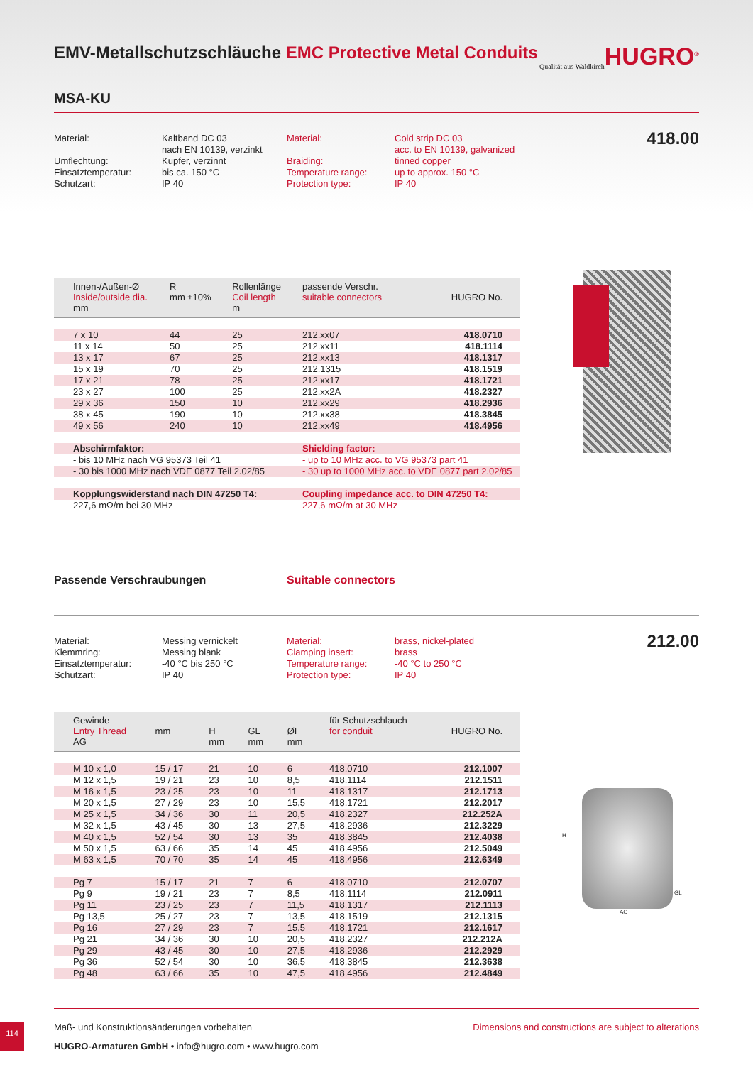114
EMV-Metallschutzschläuche EMC Protective Metal Conduits HUGRO<sup>®</sup>
Qualität aus Waldkirch
MSA-KU
Material:
Umflechtung:
Einsatztemperatur:
Schutzart:
Kaltband DC 03
nach EN 10139, verzinkt
Kupfer, verzinnt
bis ca. 150 °C
IP 40
Material:
Braiding:
Temperature range:
Protection type:
Cold strip DC 03
acc. to EN 10139, galvanized
tinned copper
up to approx. 150 °C
IP 40
418.00
| Innen-/Außen-Ø Inside/outside dia. mm | R mm ±10% | Rollenlänge Coil length m | passende Verschr. suitable connectors | HUGRO No. |
| --- | --- | --- | --- | --- |
| 7 x 10 | 44 | 25 | 212.xx07 | 418.0710 |
| 11 x 14 | 50 | 25 | 212.xx11 | 418.1114 |
| 13 x 17 | 67 | 25 | 212.xx13 | 418.1317 |
| 15 x 19 | 70 | 25 | 212.1315 | 418.1519 |
| 17 x 21 | 78 | 25 | 212.xx17 | 418.1721 |
| 23 x 27 | 100 | 25 | 212.xx2A | 418.2327 |
| 29 x 36 | 150 | 10 | 212.xx29 | 418.2936 |
| 38 x 45 | 190 | 10 | 212.xx38 | 418.3845 |
| 49 x 56 | 240 | 10 | 212.xx49 | 418.4956 |
| Abschirmfaktor: | | | Shielding factor: | |
| - bis 10 MHz nach VG 95373 Teil 41 | | | - up to 10 MHz acc. to VG 95373 part 41 | |
| - 30 bis 1000 MHz nach VDE 0877 Teil 2.02/85 | | | - 30 up to 1000 MHz acc. to VDE 0877 part 2.02/85 | |
| Kopplungswiderstand nach DIN 47250 T4: | | | Coupling impedance acc. to DIN 47250 T4: | |
| 227,6 mΩ/m bei 30 MHz | | | 227,6 mΩ/m at 30 MHz | |
Passende Verschraubungen Suitable connectors
Material:
Klemmring:
Einsatztemperatur:
Schutzart:
Messing vernickelt
Messing blank
-40 °C bis 250 °C
IP 40
Material:
Clamping insert:
Temperature range:
Protection type:
brass, nickel-plated
brass
-40 °C to 250 °C
IP 40
212.00
| Gewinde Entry Thread AG | mm | H mm | GL mm | ØI mm | für Schutzschlauch for conduit | HUGRO No. |
| --- | --- | --- | --- | --- | --- | --- |
| M 10 x 1,0 | 15 / 17 | 21 | 10 | 6 | 418.0710 | 212.1007 |
| M 12 x 1,5 | 19 / 21 | 23 | 10 | 8,5 | 418.1114 | 212.1511 |
| M 16 x 1,5 | 23 / 25 | 23 | 10 | 11 | 418.1317 | 212.1713 |
| M 20 x 1,5 | 27 / 29 | 23 | 10 | 15,5 | 418.1721 | 212.2017 |
| M 25 x 1,5 | 34 / 36 | 30 | 11 | 20,5 | 418.2327 | 212.252A |
| M 32 x 1,5 | 43 / 45 | 30 | 13 | 27,5 | 418.2936 | 212.3229 |
| M 40 x 1,5 | 52 / 54 | 30 | 13 | 35 | 418.3845 | 212.4038 |
| M 50 x 1,5 | 63 / 66 | 35 | 14 | 45 | 418.4956 | 212.5049 |
| M 63 x 1,5 | 70 / 70 | 35 | 14 | 45 | 418.4956 | 212.6349 |
| Pg 7 | 15 / 17 | 21 | 7 | 6 | 418.0710 | 212.0707 |
| Pg 9 | 19 / 21 | 23 | 7 | 8,5 | 418.1114 | 212.0911 |
| Pg 11 | 23 / 25 | 23 | 7 | 11,5 | 418.1317 | 212.1113 |
| Pg 13,5 | 25 / 27 | 23 | 7 | 13,5 | 418.1519 | 212.1315 |
| Pg 16 | 27 / 29 | 23 | 7 | 15,5 | 418.1721 | 212.1617 |
| Pg 21 | 34 / 36 | 30 | 10 | 20,5 | 418.2327 | 212.212A |
| Pg 29 | 43 / 45 | 30 | 10 | 27,5 | 418.2936 | 212.2929 |
| Pg 36 | 52 / 54 | 30 | 10 | 36,5 | 418.3845 | 212.3638 |
| Pg 48 | 63 / 66 | 35 | 10 | 47,5 | 418.4956 | 212.4849 |
H
GL
AG
Maß- und Konstruktionsänderungen vorbehalten Dimensions and constructions are subject to alterations
HUGRO-Armaturen GmbH • info@hugro.com • www.hugro.com